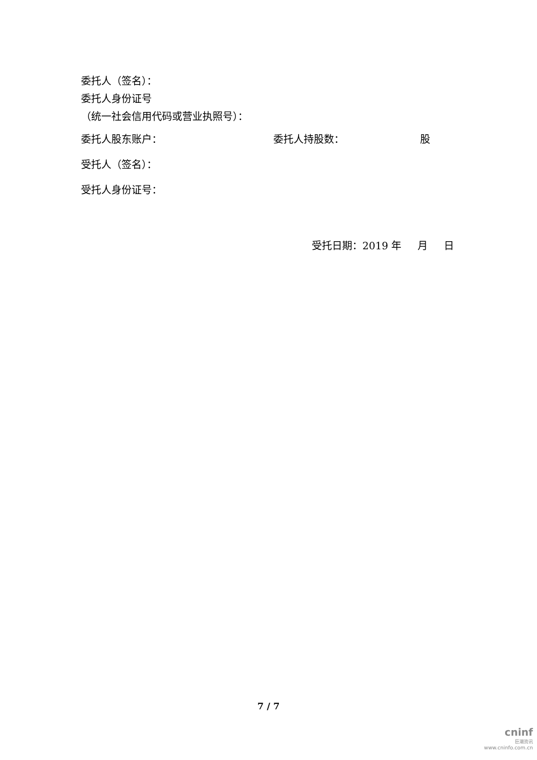委托人（签名）：
委托人身份证号
（统一社会信用代码或营业执照号）：
委托人股东账户： 委托人持股数： 股
受托人（签名）：
受托人身份证号：
受托日期：2019 年 月 日
7 / 7
cninf
巨潮资讯
www.cninfo.com.cn